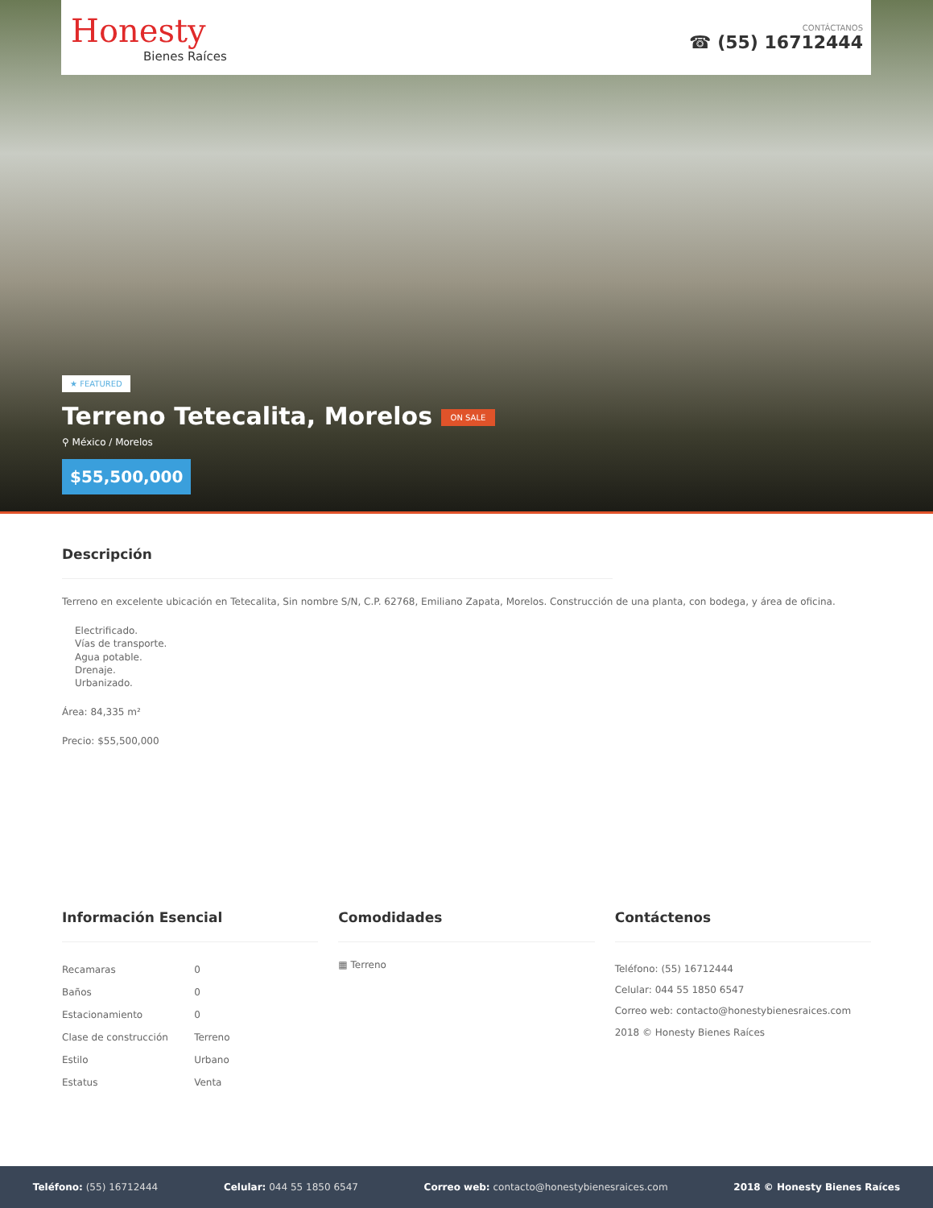Honesty
Bienes Raíces
CONTÁCTANOS
☎ (55) 16712444
★ FEATURED
Terreno Tetecalita, Morelos ON SALE
⚲ México / Morelos
$55,500,000
Descripción
Terreno en excelente ubicación en Tetecalita, Sin nombre S/N, C.P. 62768, Emiliano Zapata, Morelos. Construcción de una planta, con bodega, y área de oficina.
Electrificado.
Vías de transporte.
Agua potable.
Drenaje.
Urbanizado.
Área: 84,335 m²
Precio: $55,500,000
Información Esencial
| Recamaras | 0 |
| Baños | 0 |
| Estacionamiento | 0 |
| Clase de construcción | Terreno |
| Estilo | Urbano |
| Estatus | Venta |
Comodidades
▦ Terreno
Contáctenos
Teléfono: (55) 16712444
Celular: 044 55 1850 6547
Correo web: contacto@honestybienesraices.com
2018 © Honesty Bienes Raíces
Teléfono: (55) 16712444 Celular: 044 55 1850 6547 Correo web: contacto@honestybienesraices.com 2018 © Honesty Bienes Raíces